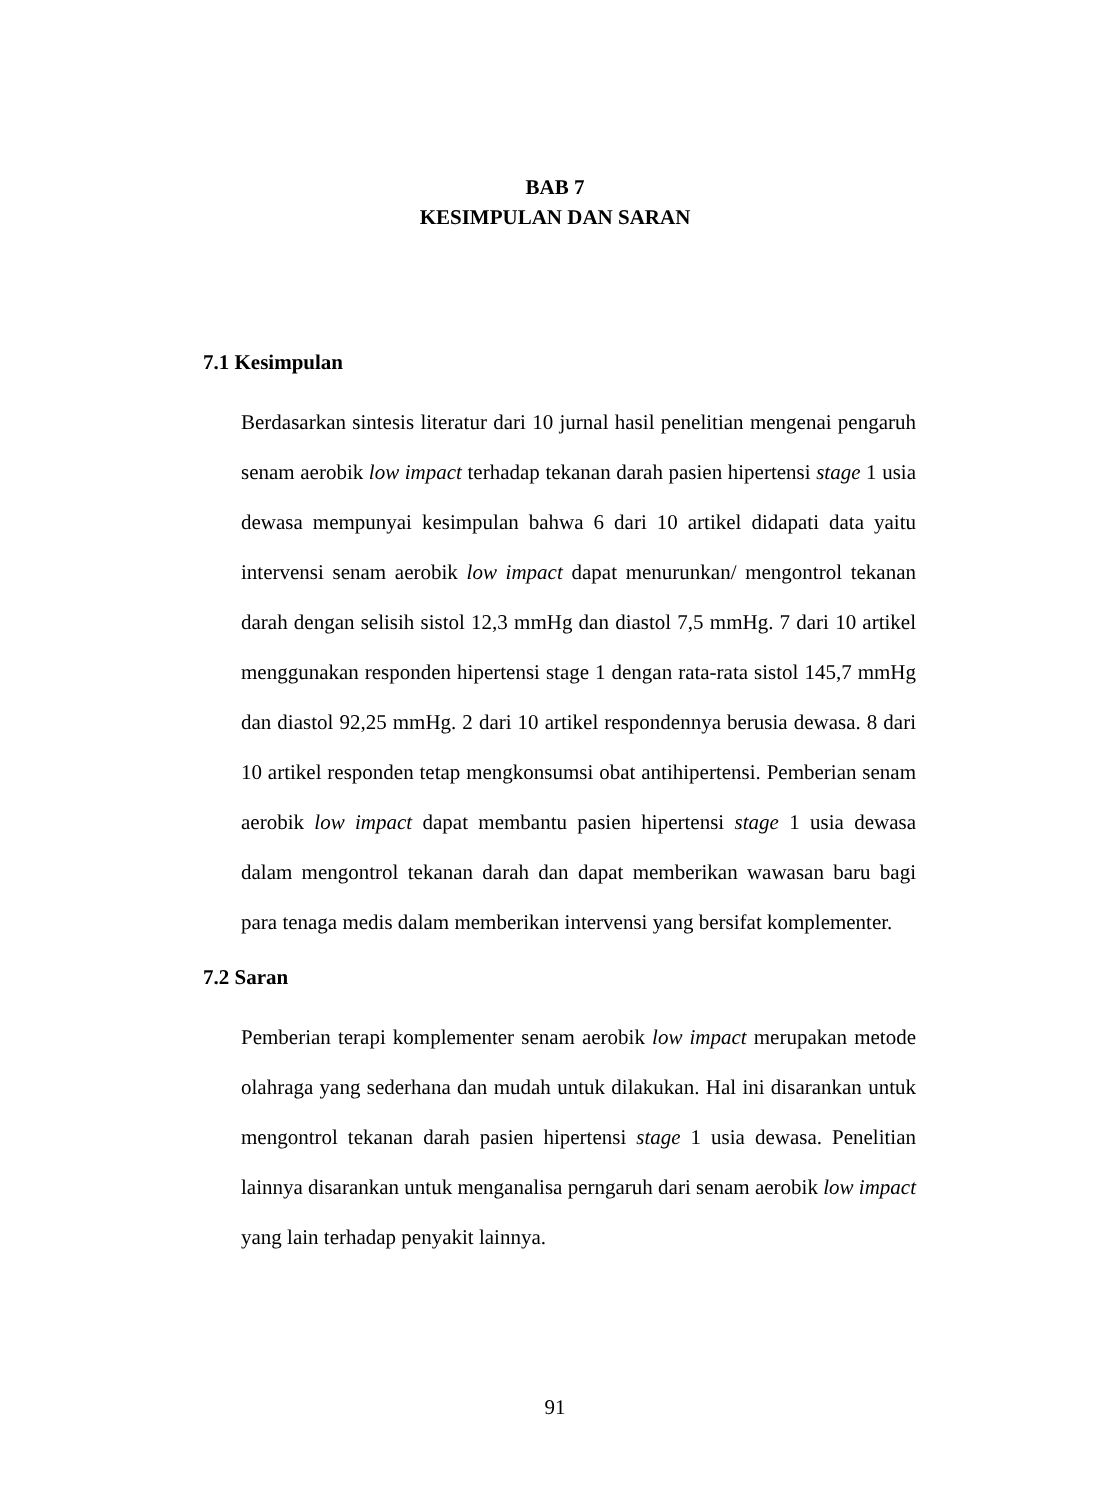BAB 7
KESIMPULAN DAN SARAN
7.1 Kesimpulan
Berdasarkan sintesis literatur dari 10 jurnal hasil penelitian mengenai pengaruh senam aerobik low impact terhadap tekanan darah pasien hipertensi stage 1 usia dewasa mempunyai kesimpulan bahwa 6 dari 10 artikel didapati data yaitu intervensi senam aerobik low impact dapat menurunkan/ mengontrol tekanan darah dengan selisih sistol 12,3 mmHg dan diastol 7,5 mmHg. 7 dari 10 artikel menggunakan responden hipertensi stage 1 dengan rata-rata sistol 145,7 mmHg dan diastol 92,25 mmHg. 2 dari 10 artikel respondennya berusia dewasa. 8 dari 10 artikel responden tetap mengkonsumsi obat antihipertensi. Pemberian senam aerobik low impact dapat membantu pasien hipertensi stage 1 usia dewasa dalam mengontrol tekanan darah dan dapat memberikan wawasan baru bagi para tenaga medis dalam memberikan intervensi yang bersifat komplementer.
7.2 Saran
Pemberian terapi komplementer senam aerobik low impact merupakan metode olahraga yang sederhana dan mudah untuk dilakukan. Hal ini disarankan untuk mengontrol tekanan darah pasien hipertensi stage 1 usia dewasa. Penelitian lainnya disarankan untuk menganalisa perngaruh dari senam aerobik low impact yang lain terhadap penyakit lainnya.
91